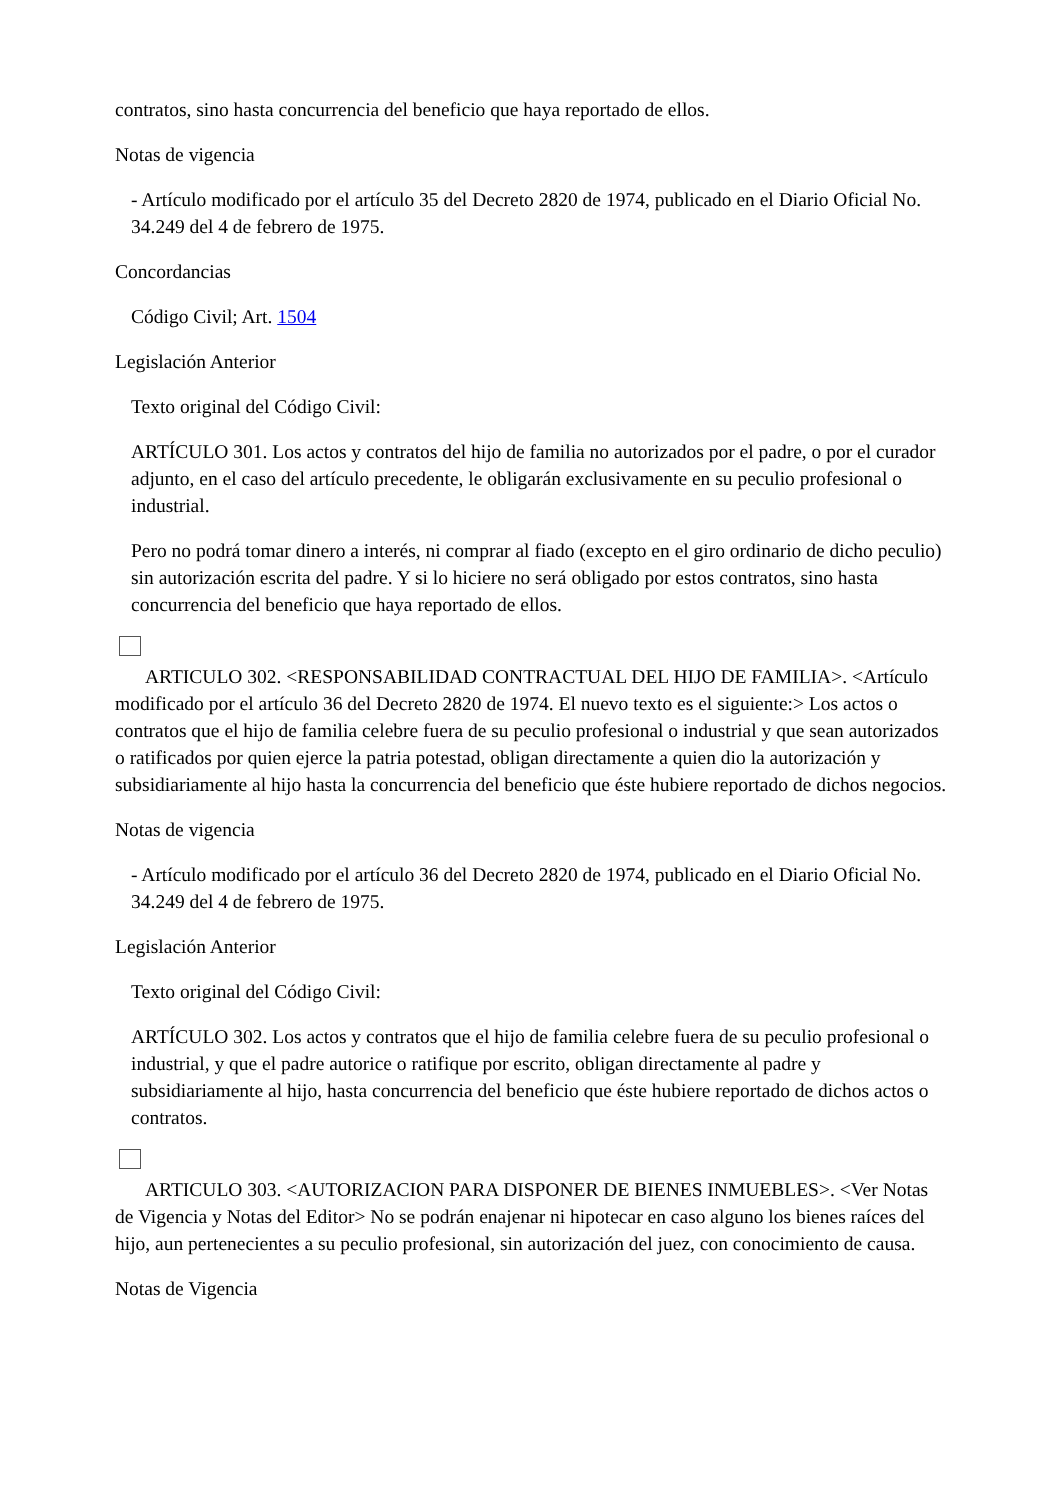contratos, sino hasta concurrencia del beneficio que haya reportado de ellos.
Notas de vigencia
- Artículo modificado por el artículo 35 del Decreto 2820 de 1974, publicado en el Diario Oficial No. 34.249 del 4 de febrero de 1975.
Concordancias
Código Civil; Art. 1504
Legislación Anterior
Texto original del Código Civil:
ARTÍCULO 301. Los actos y contratos del hijo de familia no autorizados por el padre, o por el curador adjunto, en el caso del artículo precedente, le obligarán exclusivamente en su peculio profesional o industrial.
Pero no podrá tomar dinero a interés, ni comprar al fiado (excepto en el giro ordinario de dicho peculio) sin autorización escrita del padre. Y si lo hiciere no será obligado por estos contratos, sino hasta concurrencia del beneficio que haya reportado de ellos.
ARTICULO 302. <RESPONSABILIDAD CONTRACTUAL DEL HIJO DE FAMILIA>. <Artículo modificado por el artículo 36 del Decreto 2820 de 1974. El nuevo texto es el siguiente:> Los actos o contratos que el hijo de familia celebre fuera de su peculio profesional o industrial y que sean autorizados o ratificados por quien ejerce la patria potestad, obligan directamente a quien dio la autorización y subsidiariamente al hijo hasta la concurrencia del beneficio que éste hubiere reportado de dichos negocios.
Notas de vigencia
- Artículo modificado por el artículo 36 del Decreto 2820 de 1974, publicado en el Diario Oficial No. 34.249 del 4 de febrero de 1975.
Legislación Anterior
Texto original del Código Civil:
ARTÍCULO 302. Los actos y contratos que el hijo de familia celebre fuera de su peculio profesional o industrial, y que el padre autorice o ratifique por escrito, obligan directamente al padre y subsidiariamente al hijo, hasta concurrencia del beneficio que éste hubiere reportado de dichos actos o contratos.
ARTICULO 303. <AUTORIZACION PARA DISPONER DE BIENES INMUEBLES>. <Ver Notas de Vigencia y Notas del Editor> No se podrán enajenar ni hipotecar en caso alguno los bienes raíces del hijo, aun pertenecientes a su peculio profesional, sin autorización del juez, con conocimiento de causa.
Notas de Vigencia